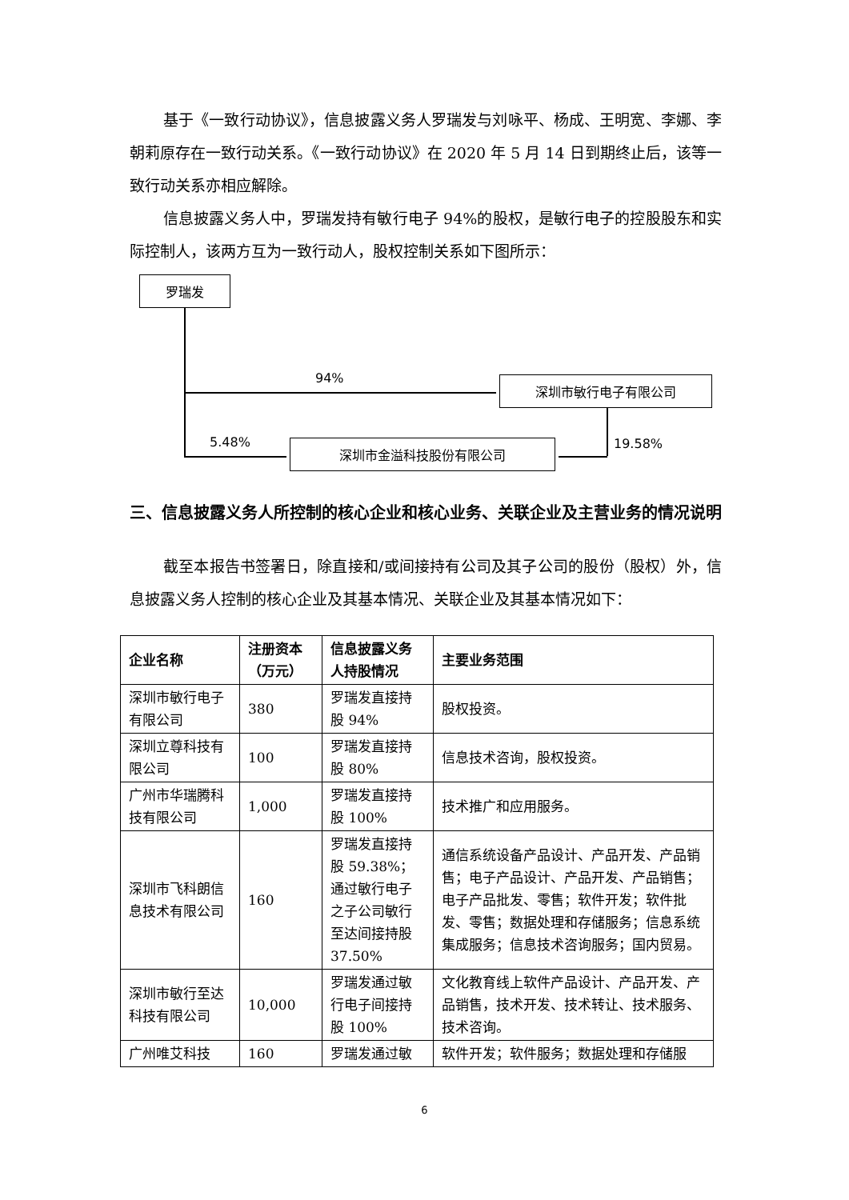基于《一致行动协议》，信息披露义务人罗瑞发与刘咏平、杨成、王明宽、李娜、李朝莉原存在一致行动关系。《一致行动协议》在 2020 年 5 月 14 日到期终止后，该等一致行动关系亦相应解除。
信息披露义务人中，罗瑞发持有敏行电子 94%的股权，是敏行电子的控股股东和实际控制人，该两方互为一致行动人，股权控制关系如下图所示：
罗瑞发
94% 深圳市敏行电子有限公司
19.58%
5.48% 深圳市金溢科技股份有限公司
三、信息披露义务人所控制的核心企业和核心业务、关联企业及主营业务的情况说明
截至本报告书签署日，除直接和/或间接持有公司及其子公司的股份（股权）外，信息披露义务人控制的核心企业及其基本情况、关联企业及其基本情况如下：
| 企业名称 | 注册资本（万元） | 信息披露义务人持股情况 | 主要业务范围 |
| --- | --- | --- | --- |
| 深圳市敏行电子有限公司 | 380 | 罗瑞发直接持股 94% | 股权投资。 |
| 深圳立尊科技有限公司 | 100 | 罗瑞发直接持股 80% | 信息技术咨询，股权投资。 |
| 广州市华瑞腾科技有限公司 | 1,000 | 罗瑞发直接持股 100% | 技术推广和应用服务。 |
| 深圳市飞科朗信息技术有限公司 | 160 | 罗瑞发直接持股 59.38%；通过敏行电子之子公司敏行至达间接持股 37.50% | 通信系统设备产品设计、产品开发、产品销售；电子产品设计、产品开发、产品销售；电子产品批发、零售；软件开发；软件批发、零售；数据处理和存储服务；信息系统集成服务；信息技术咨询服务；国内贸易。 |
| 深圳市敏行至达科技有限公司 | 10,000 | 罗瑞发通过敏行电子间接持股 100% | 文化教育线上软件产品设计、产品开发、产品销售，技术开发、技术转让、技术服务、技术咨询。 |
| 广州唯艾科技 | 160 | 罗瑞发通过敏 | 软件开发；软件服务；数据处理和存储服 |
6